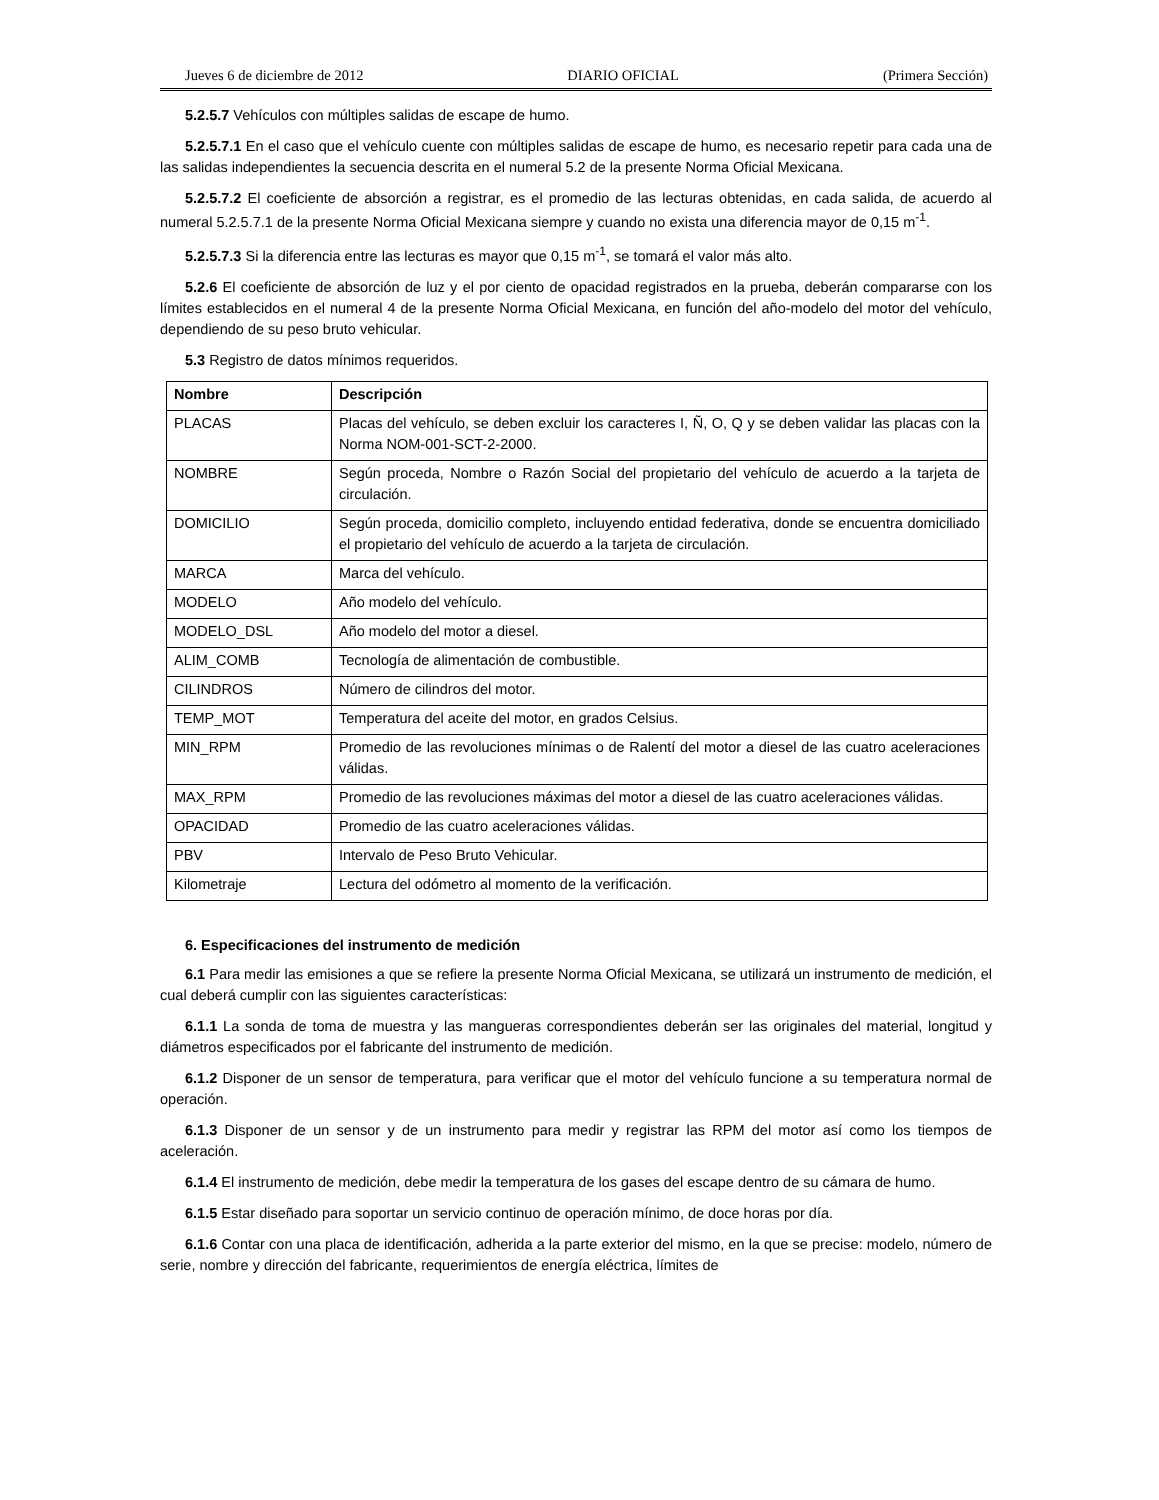Jueves 6 de diciembre de 2012 DIARIO OFICIAL (Primera Sección)
5.2.5.7 Vehículos con múltiples salidas de escape de humo.
5.2.5.7.1 En el caso que el vehículo cuente con múltiples salidas de escape de humo, es necesario repetir para cada una de las salidas independientes la secuencia descrita en el numeral 5.2 de la presente Norma Oficial Mexicana.
5.2.5.7.2 El coeficiente de absorción a registrar, es el promedio de las lecturas obtenidas, en cada salida, de acuerdo al numeral 5.2.5.7.1 de la presente Norma Oficial Mexicana siempre y cuando no exista una diferencia mayor de 0,15 m<sup>-1</sup>.
5.2.5.7.3 Si la diferencia entre las lecturas es mayor que 0,15 m<sup>-1</sup>, se tomará el valor más alto.
5.2.6 El coeficiente de absorción de luz y el por ciento de opacidad registrados en la prueba, deberán compararse con los límites establecidos en el numeral 4 de la presente Norma Oficial Mexicana, en función del año-modelo del motor del vehículo, dependiendo de su peso bruto vehicular.
5.3 Registro de datos mínimos requeridos.
| Nombre | Descripción |
| --- | --- |
| PLACAS | Placas del vehículo, se deben excluir los caracteres I, Ñ, O, Q y se deben validar las placas con la Norma NOM-001-SCT-2-2000. |
| NOMBRE | Según proceda, Nombre o Razón Social del propietario del vehículo de acuerdo a la tarjeta de circulación. |
| DOMICILIO | Según proceda, domicilio completo, incluyendo entidad federativa, donde se encuentra domiciliado el propietario del vehículo de acuerdo a la tarjeta de circulación. |
| MARCA | Marca del vehículo. |
| MODELO | Año modelo del vehículo. |
| MODELO_DSL | Año modelo del motor a diesel. |
| ALIM_COMB | Tecnología de alimentación de combustible. |
| CILINDROS | Número de cilindros del motor. |
| TEMP_MOT | Temperatura del aceite del motor, en grados Celsius. |
| MIN_RPM | Promedio de las revoluciones mínimas o de Ralentí del motor a diesel de las cuatro aceleraciones válidas. |
| MAX_RPM | Promedio de las revoluciones máximas del motor a diesel de las cuatro aceleraciones válidas. |
| OPACIDAD | Promedio de las cuatro aceleraciones válidas. |
| PBV | Intervalo de Peso Bruto Vehicular. |
| Kilometraje | Lectura del odómetro al momento de la verificación. |
6. Especificaciones del instrumento de medición
6.1 Para medir las emisiones a que se refiere la presente Norma Oficial Mexicana, se utilizará un instrumento de medición, el cual deberá cumplir con las siguientes características:
6.1.1 La sonda de toma de muestra y las mangueras correspondientes deberán ser las originales del material, longitud y diámetros especificados por el fabricante del instrumento de medición.
6.1.2 Disponer de un sensor de temperatura, para verificar que el motor del vehículo funcione a su temperatura normal de operación.
6.1.3 Disponer de un sensor y de un instrumento para medir y registrar las RPM del motor así como los tiempos de aceleración.
6.1.4 El instrumento de medición, debe medir la temperatura de los gases del escape dentro de su cámara de humo.
6.1.5 Estar diseñado para soportar un servicio continuo de operación mínimo, de doce horas por día.
6.1.6 Contar con una placa de identificación, adherida a la parte exterior del mismo, en la que se precise: modelo, número de serie, nombre y dirección del fabricante, requerimientos de energía eléctrica, límites de